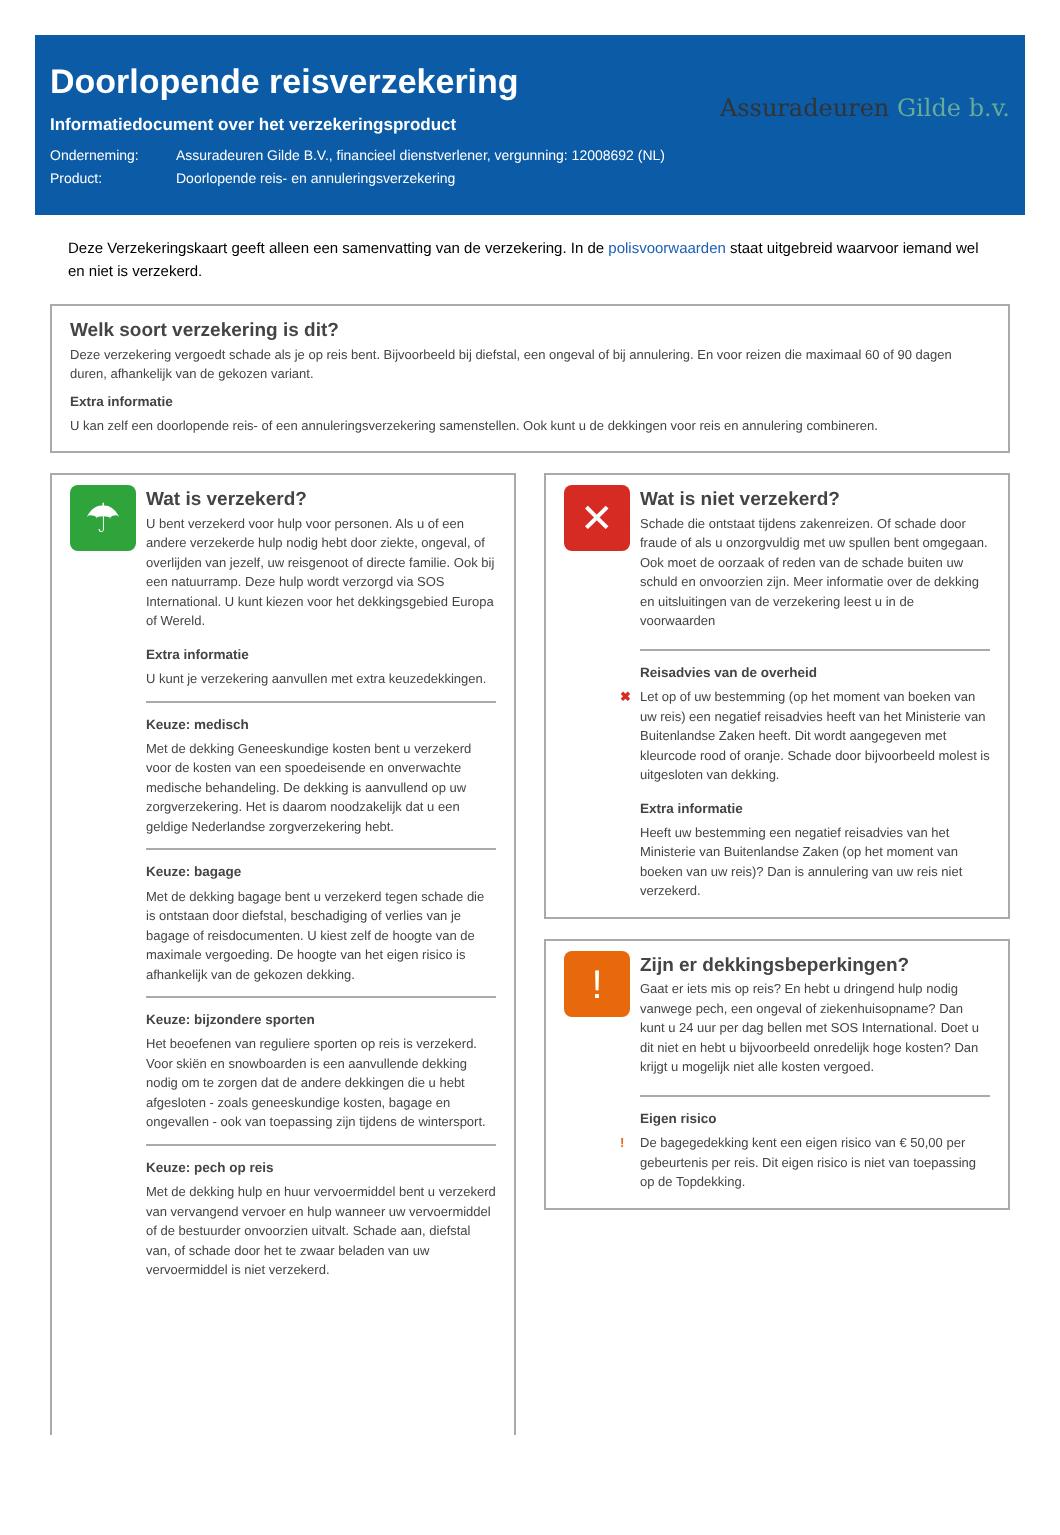Doorlopende reisverzekering
Informatiedocument over het verzekeringsproduct
Onderneming: Assuradeuren Gilde B.V., financieel dienstverlener, vergunning: 12008692 (NL)
Product: Doorlopende reis- en annuleringsverzekering
Assuradeuren Gilde b.v.
Deze Verzekeringskaart geeft alleen een samenvatting van de verzekering. In de polisvoorwaarden staat uitgebreid waarvoor iemand wel en niet is verzekerd.
Welk soort verzekering is dit?
Deze verzekering vergoedt schade als je op reis bent. Bijvoorbeeld bij diefstal, een ongeval of bij annulering. En voor reizen die maximaal 60 of 90 dagen duren, afhankelijk van de gekozen variant.
Extra informatie
U kan zelf een doorlopende reis- of een annuleringsverzekering samenstellen. Ook kunt u de dekkingen voor reis en annulering combineren.
☂
Wat is verzekerd?
✔ U bent verzekerd voor hulp voor personen. Als u of een andere verzekerde hulp nodig hebt door ziekte, ongeval, of overlijden van jezelf, uw reisgenoot of directe familie. Ook bij een natuurramp. Deze hulp wordt verzorgd via SOS International. U kunt kiezen voor het dekkingsgebied Europa of Wereld.
Extra informatie
U kunt je verzekering aanvullen met extra keuzedekkingen.
Keuze: medisch
Met de dekking Geneeskundige kosten bent u verzekerd voor de kosten van een spoedeisende en onverwachte medische behandeling. De dekking is aanvullend op uw zorgverzekering. Het is daarom noodzakelijk dat u een geldige Nederlandse zorgverzekering hebt.
Keuze: bagage
Met de dekking bagage bent u verzekerd tegen schade die is ontstaan door diefstal, beschadiging of verlies van je bagage of reisdocumenten. U kiest zelf de hoogte van de maximale vergoeding. De hoogte van het eigen risico is afhankelijk van de gekozen dekking.
Keuze: bijzondere sporten
Het beoefenen van reguliere sporten op reis is verzekerd. Voor skiën en snowboarden is een aanvullende dekking nodig om te zorgen dat de andere dekkingen die u hebt afgesloten - zoals geneeskundige kosten, bagage en ongevallen - ook van toepassing zijn tijdens de wintersport.
Keuze: pech op reis
Met de dekking hulp en huur vervoermiddel bent u verzekerd van vervangend vervoer en hulp wanneer uw vervoermiddel of de bestuurder onvoorzien uitvalt. Schade aan, diefstal van, of schade door het te zwaar beladen van uw vervoermiddel is niet verzekerd.
✕
Wat is niet verzekerd?
✖ Schade die ontstaat tijdens zakenreizen. Of schade door fraude of als u onzorgvuldig met uw spullen bent omgegaan. Ook moet de oorzaak of reden van de schade buiten uw schuld en onvoorzien zijn. Meer informatie over de dekking en uitsluitingen van de verzekering leest u in de voorwaarden
Reisadvies van de overheid
✖ Let op of uw bestemming (op het moment van boeken van uw reis) een negatief reisadvies heeft van het Ministerie van Buitenlandse Zaken heeft. Dit wordt aangegeven met kleurcode rood of oranje. Schade door bijvoorbeeld molest is uitgesloten van dekking.
Extra informatie
Heeft uw bestemming een negatief reisadvies van het Ministerie van Buitenlandse Zaken (op het moment van boeken van uw reis)? Dan is annulering van uw reis niet verzekerd.
!
Zijn er dekkingsbeperkingen?
! Gaat er iets mis op reis? En hebt u dringend hulp nodig vanwege pech, een ongeval of ziekenhuisopname? Dan kunt u 24 uur per dag bellen met SOS International. Doet u dit niet en hebt u bijvoorbeeld onredelijk hoge kosten? Dan krijgt u mogelijk niet alle kosten vergoed.
Eigen risico
! De bagegedekking kent een eigen risico van € 50,00 per gebeurtenis per reis. Dit eigen risico is niet van toepassing op de Topdekking.